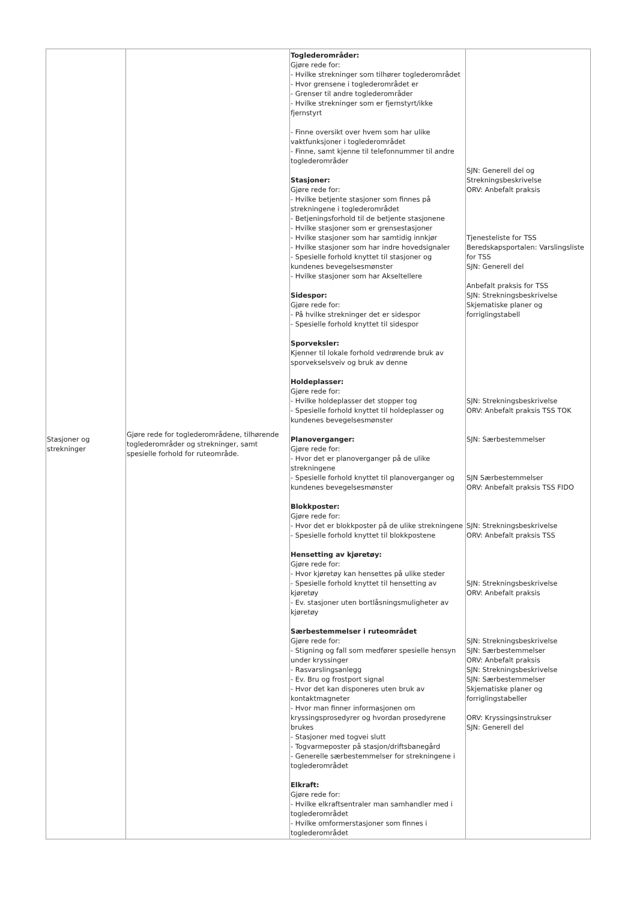| Stasjoner og strekninger | Gjøre rede for toglederområdene, tilhørende toglederområder og strekninger, samt spesielle forhold for ruteområde. | Toglederområder: Gjøre rede for: - Hvilke strekninger som tilhører toglederområdet - Hvor grensene i toglederområdet er - Grenser til andre toglederområder - Hvilke strekninger som er fjernstyrt/ikke fjernstyrt - Finne oversikt over hvem som har ulike vaktfunksjoner i toglederområdet - Finne, samt kjenne til telefonnummer til andre toglederområder Stasjoner: Gjøre rede for: - Hvilke betjente stasjoner som finnes på strekningene i toglederområdet - Betjeningsforhold til de betjente stasjonene - Hvilke stasjoner som er grensestasjoner - Hvilke stasjoner som har samtidig innkjør - Hvilke stasjoner som har indre hovedsignaler - Spesielle forhold knyttet til stasjoner og kundenes bevegelsesmønster - Hvilke stasjoner som har Akseltellere Sidespor: Gjøre rede for: - På hvilke strekninger det er sidespor - Spesielle forhold knyttet til sidespor Sporveksler: Kjenner til lokale forhold vedrørende bruk av sporvekselsveiv og bruk av denne Holdeplasser: Gjøre rede for: - Hvilke holdeplasser det stopper tog - Spesielle forhold knyttet til holdeplasser og kundenes bevegelsesmønster Planoverganger: Gjøre rede for: - Hvor det er planoverganger på de ulike strekningene - Spesielle forhold knyttet til planoverganger og kundenes bevegelsesmønster Blokkposter: Gjøre rede for: - Hvor det er blokkposter på de ulike strekningene - Spesielle forhold knyttet til blokkpostene Hensetting av kjøretøy: Gjøre rede for: - Hvor kjøretøy kan hensettes på ulike steder - Spesielle forhold knyttet til hensetting av kjøretøy - Ev. stasjoner uten bortlåsningsmuligheter av kjøretøy Særbestemmelser i ruteområdet Gjøre rede for: - Stigning og fall som medfører spesielle hensyn under kryssinger - Rasvarslingsanlegg - Ev. Bru og frostport signal - Hvor det kan disponeres uten bruk av kontaktmagneter - Hvor man finner informasjonen om kryssingsprosedyrer og hvordan prosedyrene brukes - Stasjoner med togvei slutt - Togvarmeposter på stasjon/driftsbanegård - Generelle særbestemmelser for strekningene i toglederområdet Elkraft: Gjøre rede for: - Hvilke elkraftsentraler man samhandler med i toglederområdet - Hvilke omformerstasjoner som finnes i toglederområdet | SJN: Generell del og Strekningsbeskrivelse ORV: Anbefalt praksis Tjenesteliste for TSS Beredskapsportalen: Varslingsliste for TSS SJN: Generell del Anbefalt praksis for TSS SJN: Strekningsbeskrivelse Skjematiske planer og forriglingstabell SJN: Strekningsbeskrivelse ORV: Anbefalt praksis TSS TOK SJN: Særbestemmelser SJN Særbestemmelser ORV: Anbefalt praksis TSS FIDO SJN: Strekningsbeskrivelse ORV: Anbefalt praksis TSS SJN: Strekningsbeskrivelse ORV: Anbefalt praksis SJN: Strekningsbeskrivelse SJN: Særbestemmelser ORV: Anbefalt praksis SJN: Strekningsbeskrivelse SJN: Særbestemmelser Skjematiske planer og forriglingstabeller ORV: Kryssingsinstrukser SJN: Generell del |